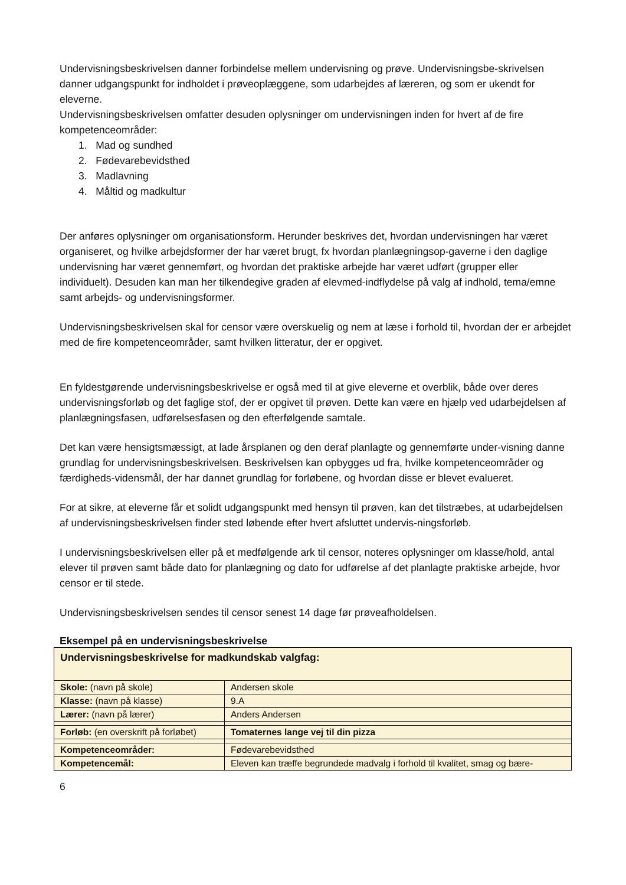Undervisningsbeskrivelsen danner forbindelse mellem undervisning og prøve. Undervisningsbe-skrivelsen danner udgangspunkt for indholdet i prøveoplæggene, som udarbejdes af læreren, og som er ukendt for eleverne.
Undervisningsbeskrivelsen omfatter desuden oplysninger om undervisningen inden for hvert af de fire kompetenceområder:
1. Mad og sundhed
2. Fødevarebevidsthed
3. Madlavning
4. Måltid og madkultur
Der anføres oplysninger om organisationsform. Herunder beskrives det, hvordan undervisningen har været organiseret, og hvilke arbejdsformer der har været brugt, fx hvordan planlægningsop-gaverne i den daglige undervisning har været gennemført, og hvordan det praktiske arbejde har været udført (grupper eller individuelt). Desuden kan man her tilkendegive graden af elevmed-indflydelse på valg af indhold, tema/emne samt arbejds- og undervisningsformer.
Undervisningsbeskrivelsen skal for censor være overskuelig og nem at læse i forhold til, hvordan der er arbejdet med de fire kompetenceområder, samt hvilken litteratur, der er opgivet.
En fyldestgørende undervisningsbeskrivelse er også med til at give eleverne et overblik, både over deres undervisningsforløb og det faglige stof, der er opgivet til prøven. Dette kan være en hjælp ved udarbejdelsen af planlægningsfasen, udførelsesfasen og den efterfølgende samtale.
Det kan være hensigtsmæssigt, at lade årsplanen og den deraf planlagte og gennemførte under-visning danne grundlag for undervisningsbeskrivelsen. Beskrivelsen kan opbygges ud fra, hvilke kompetenceområder og færdigheds-vidensmål, der har dannet grundlag for forløbene, og hvordan disse er blevet evalueret.
For at sikre, at eleverne får et solidt udgangspunkt med hensyn til prøven, kan det tilstræbes, at udarbejdelsen af undervisningsbeskrivelsen finder sted løbende efter hvert afsluttet undervis-ningsforløb.
I undervisningsbeskrivelsen eller på et medfølgende ark til censor, noteres oplysninger om klasse/hold, antal elever til prøven samt både dato for planlægning og dato for udførelse af det planlagte praktiske arbejde, hvor censor er til stede.
Undervisningsbeskrivelsen sendes til censor senest 14 dage før prøveafholdelsen.
Eksempel på en undervisningsbeskrivelse
| Undervisningsbeskrivelse for madkundskab valgfag: | |
| Skole: (navn på skole) | Andersen skole |
| Klasse: (navn på klasse) | 9.A |
| Lærer: (navn på lærer) | Anders Andersen |
| Forløb: (en overskrift på forløbet) | Tomaternes lange vej til din pizza |
| Kompetenceområder: | Fødevarebevidsthed |
| Kompetencemål: | Eleven kan træffe begrundede madvalg i forhold til kvalitet, smag og bære- |
6